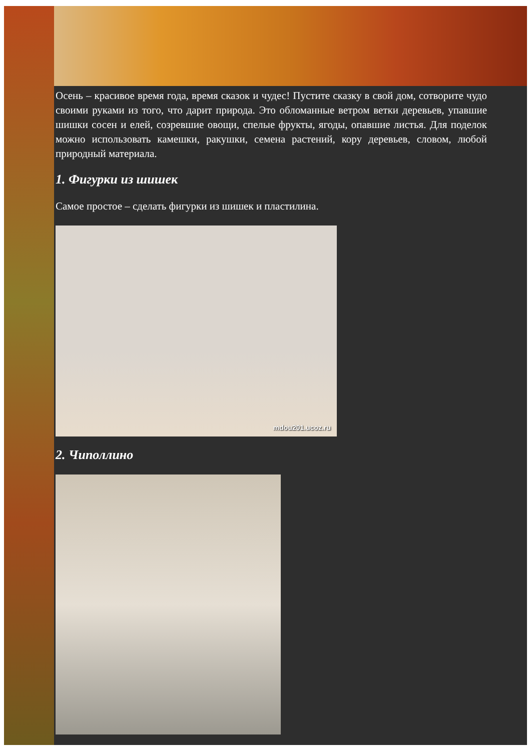Осень – красивое время года, время сказок и чудес! Пустите сказку в свой дом, сотворите чудо своими руками из того, что дарит природа. Это обломанные ветром ветки деревьев, упавшие шишки сосен и елей, созревшие овощи, спелые фрукты, ягоды, опавшие листья. Для поделок можно использовать камешки, ракушки, семена растений, кору деревьев, словом, любой природный материала.
1. Фигурки из шишек
Самое простое – сделать фигурки из шишек и пластилина.
mdou201.ucoz.ru
2. Чиполлино